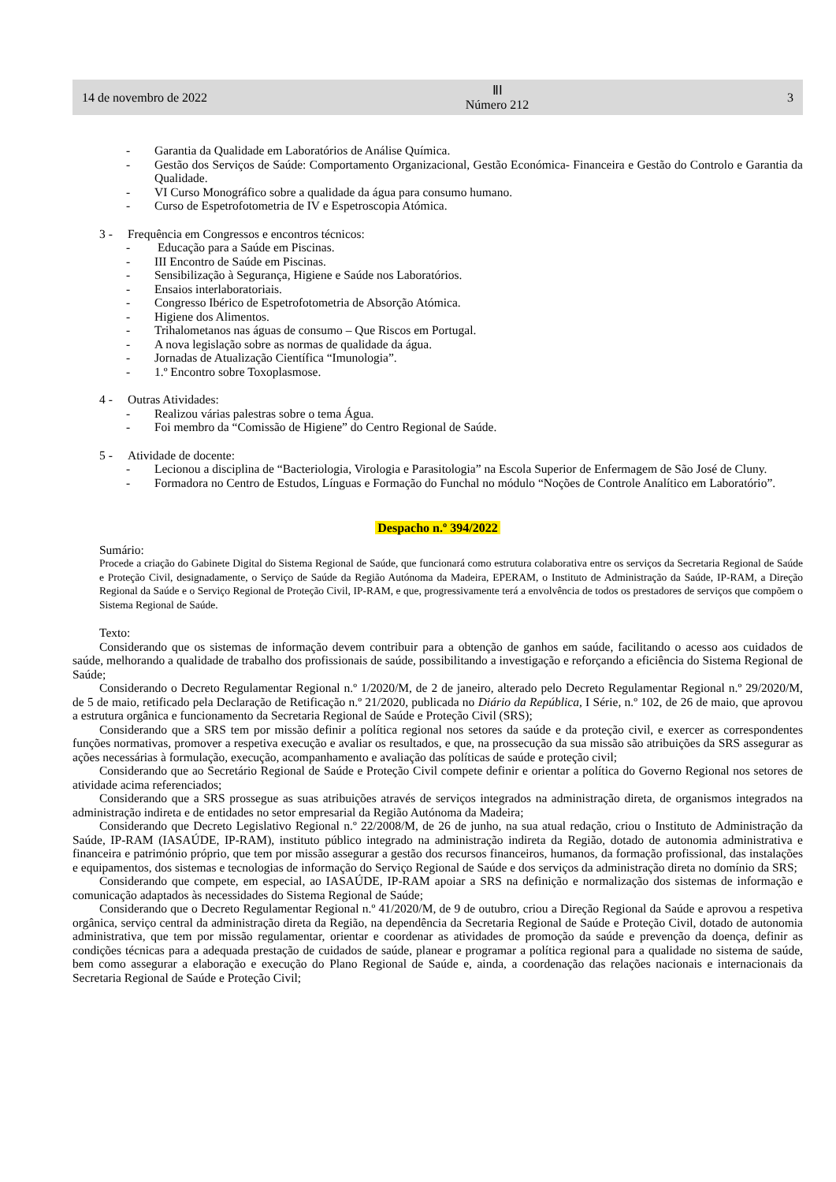14 de novembro de 2022 ⅡⅠ
Número 212 3
- Garantia da Qualidade em Laboratórios de Análise Química.
- Gestão dos Serviços de Saúde: Comportamento Organizacional, Gestão Económica- Financeira e Gestão do Controlo e Garantia da Qualidade.
- VI Curso Monográfico sobre a qualidade da água para consumo humano.
- Curso de Espetrofotometria de IV e Espetroscopia Atómica.
3 - Frequência em Congressos e encontros técnicos:
- Educação para a Saúde em Piscinas.
- III Encontro de Saúde em Piscinas.
- Sensibilização à Segurança, Higiene e Saúde nos Laboratórios.
- Ensaios interlaboratoriais.
- Congresso Ibérico de Espetrofotometria de Absorção Atómica.
- Higiene dos Alimentos.
- Trihalometanos nas águas de consumo – Que Riscos em Portugal.
- A nova legislação sobre as normas de qualidade da água.
- Jornadas de Atualização Científica “Imunologia”.
- 1.º Encontro sobre Toxoplasmose.
4 - Outras Atividades:
- Realizou várias palestras sobre o tema Água.
- Foi membro da “Comissão de Higiene” do Centro Regional de Saúde.
5 - Atividade de docente:
- Lecionou a disciplina de “Bacteriologia, Virologia e Parasitologia” na Escola Superior de Enfermagem de São José de Cluny.
- Formadora no Centro de Estudos, Línguas e Formação do Funchal no módulo “Noções de Controle Analítico em Laboratório”.
Despacho n.º 394/2022
Sumário:
Procede a criação do Gabinete Digital do Sistema Regional de Saúde, que funcionará como estrutura colaborativa entre os serviços da Secretaria Regional de Saúde e Proteção Civil, designadamente, o Serviço de Saúde da Região Autónoma da Madeira, EPERAM, o Instituto de Administração da Saúde, IP-RAM, a Direção Regional da Saúde e o Serviço Regional de Proteção Civil, IP-RAM, e que, progressivamente terá a envolvência de todos os prestadores de serviços que compõem o Sistema Regional de Saúde.
Texto:
Considerando que os sistemas de informação devem contribuir para a obtenção de ganhos em saúde, facilitando o acesso aos cuidados de saúde, melhorando a qualidade de trabalho dos profissionais de saúde, possibilitando a investigação e reforçando a eficiência do Sistema Regional de Saúde;
Considerando o Decreto Regulamentar Regional n.º 1/2020/M, de 2 de janeiro, alterado pelo Decreto Regulamentar Regional n.º 29/2020/M, de 5 de maio, retificado pela Declaração de Retificação n.º 21/2020, publicada no Diário da República, I Série, n.º 102, de 26 de maio, que aprovou a estrutura orgânica e funcionamento da Secretaria Regional de Saúde e Proteção Civil (SRS);
Considerando que a SRS tem por missão definir a política regional nos setores da saúde e da proteção civil, e exercer as correspondentes funções normativas, promover a respetiva execução e avaliar os resultados, e que, na prossecução da sua missão são atribuições da SRS assegurar as ações necessárias à formulação, execução, acompanhamento e avaliação das políticas de saúde e proteção civil;
Considerando que ao Secretário Regional de Saúde e Proteção Civil compete definir e orientar a política do Governo Regional nos setores de atividade acima referenciados;
Considerando que a SRS prossegue as suas atribuições através de serviços integrados na administração direta, de organismos integrados na administração indireta e de entidades no setor empresarial da Região Autónoma da Madeira;
Considerando que Decreto Legislativo Regional n.º 22/2008/M, de 26 de junho, na sua atual redação, criou o Instituto de Administração da Saúde, IP-RAM (IASAÚDE, IP-RAM), instituto público integrado na administração indireta da Região, dotado de autonomia administrativa e financeira e património próprio, que tem por missão assegurar a gestão dos recursos financeiros, humanos, da formação profissional, das instalações e equipamentos, dos sistemas e tecnologias de informação do Serviço Regional de Saúde e dos serviços da administração direta no domínio da SRS;
Considerando que compete, em especial, ao IASAÚDE, IP-RAM apoiar a SRS na definição e normalização dos sistemas de informação e comunicação adaptados às necessidades do Sistema Regional de Saúde;
Considerando que o Decreto Regulamentar Regional n.º 41/2020/M, de 9 de outubro, criou a Direção Regional da Saúde e aprovou a respetiva orgânica, serviço central da administração direta da Região, na dependência da Secretaria Regional de Saúde e Proteção Civil, dotado de autonomia administrativa, que tem por missão regulamentar, orientar e coordenar as atividades de promoção da saúde e prevenção da doença, definir as condições técnicas para a adequada prestação de cuidados de saúde, planear e programar a política regional para a qualidade no sistema de saúde, bem como assegurar a elaboração e execução do Plano Regional de Saúde e, ainda, a coordenação das relações nacionais e internacionais da Secretaria Regional de Saúde e Proteção Civil;